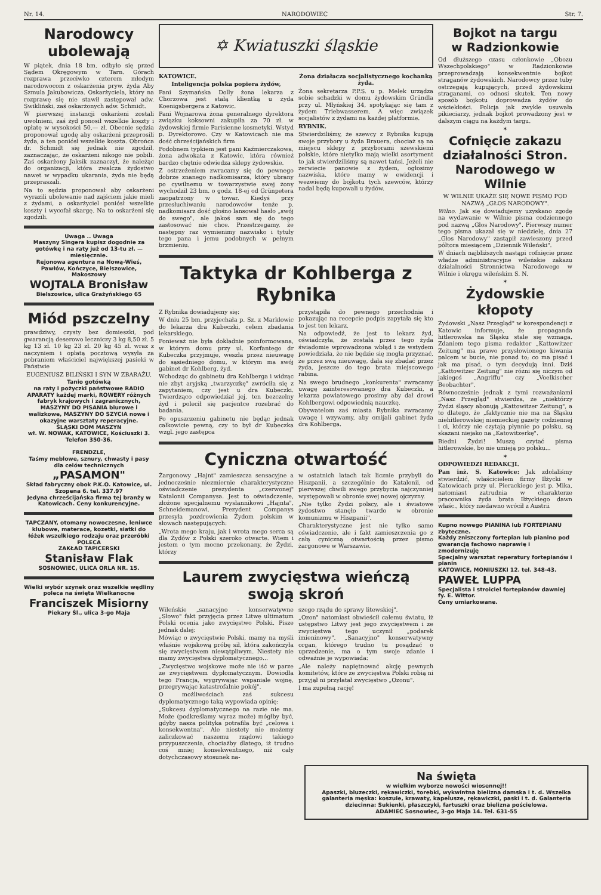Nr. 14. NARODOWIEC Str. 7.
Narodowcy ubolewają
W piątek, dnia 18 bm. odbyło się przed Sądem Okręgowym w Tarn. Górach rozprawa przeciwko czterem młodym narodowocom z oskarżenia pryw. żyda Aby Szmula Jakubowicza. Oskarżyciela, który na rozprawę się nie stawił zastępował adw. Świkliński, zaś oskarżonych adw. Schmidt.
W pierwszej instancji oskarżeni zostali uwolnieni, zaś żyd ponosił wszelkie koszty i opłatę w wysokości 50,— zł. Obecnie sędzia proponował ugodę aby oskarżeni przeprosili żyda, a ten poniósł wszelkie koszta. Obrońca dr. Schmidt się jednak nie zgodził, zaznaczając, że oskarżeni nikogo nie pobili. Zaś oskarżony Jaksik zaznaczył, że należąc do organizacji, która zwalcza żydostwo nawet w wypadku ukarania, żyda nie będą przepraszali.
Na to sędzia proponował aby oskarżeni wyrazili ubolewanie nad zajściem jakie mieli z żydami, a oskarżyciel poniósł wszelkie koszty i wycofał skargę. Na to oskarżeni się zgodzili.
Uwaga .. Uwaga
Maszyny Singera kupisz dogodnie za gotówkę i na raty już od 13-tu zł. — miesięcznie.
Rejonowa agentura na Nową-Wieś, Pawłów, Kończyce, Bielszowice, Makoszowy
WOJTALA Bronisław
Bielszowice, ulica Grażyńskiego 65
Miód pszczelny
prawdziwy, czysty bez domieszki, pod gwarancją deserowo leczniczy 3 kg 8,50 zł. 5 kg 13 zł. 10 kg 23 zł. 20 kg 45 zł. wraz z naczyniem i opłatą pocztową wysyła za pobraniem właściciel największej pasieki w Państwie
EUGENIUSZ BILIŃSKI I SYN W ZBARAŻU.
Tanio gotówką
na raty i pożyczki państwowe RADIO APARATY każdej marki, ROWERY różnych fabryk krajowych i zagranicznych, MASZYNY DO PISANIA biurowe i walizkowe, MASZYNY DO SZYCIA nowe i okazyjne warsztaty reperacyjne.
ŚLĄSKI DOM MASZYN
wł. W. NOWAK, KATOWICE, Kościuszki 3. Telefon 350-36.
FRENDZLE,
Taśmy meblowe, sznury, chwasty i pasy dla celów technicznych
„PASAMON"
Skład fabryczny obok P.K.O. Katowice, ul. Szopena 6. tel. 337.97
Jedyna chrześcijańska firma tej branży w Katowicach. Ceny konkurencyjne.
TAPCZANY, otomany nowoczesne, leniwce klubowe, materace, kozetki, siatki do łóżek wszelkiego rodzaju oraz przeróbki
POLECA
ZAKŁAD TAPICERSKI
Stanisław Flak
SOSNOWIEC, ULICA ORLA NR. 15.
Wielki wybór szynek oraz wszelkie wędliny poleca na święta Wielkanocne
Franciszek Misiorny
Piekary Śl., ulica 3-go Maja
✡ Kwiatuszki śląskie
KATOWICE.
Inteligencja polska popiera żydów,
Pani Szymańska Dolly żona lekarza z Chorzowa jest stałą klientką u żyda Koenigsbergera z Katowic.
Pani Wojnarowa żona generalnego dyrektora związku koksowni zakupiła za 70 zł. w żydowskiej firmie Parisienne kosmetyki. Wstyd p. Dyrektorowo. Czy w Katowicach nie ma dość chrześcijańskich firm
Podobnem typkiem jest pani Kaźmierczakowa, żona adwokata z Katowic, która również bardzo chętnie odwiedza sklepy żydowskie.
Z ostrzeżeniem zwracamy się do pewnego dobrze znanego nadkomisarza, który ubrany po cywilnemu w towarzystwie swej żony wychodził 23 bm. o godz. 18-ej od Grünpetera zaopatrzony w towar. Kiedyś przy przesłuchiwaniu narodowców tenże p. nadkomisarz dość głośno lansował hasło „swój do swego", ale jakoś sam się do tego zastosować nie chce. Przestrzegamy, że następny raz wymienimy nazwisko i tytuły tego pana i jemu podobnych w pełnym brzmieniu.
Żona działacza socjalistycznego kochanką żyda.
Żona sekretarza P.P.S. u p. Melek urządza sobie schadzki w domu żydowskim Gründla przy ul. Młyńskiej 34, spotykając się tam z żydem Triebwasserem. A więc związek socjalistów z żydami na każdej platformie.
RYBNIK.
Stwierdziliśmy, że szewcy z Rybnika kupują swoje przybory u żyda Brauera, chociaż są na miejscu sklepy z przyborami szewskiemi polskie, które nietylko mają wielki asortyment to jak stwierdziliśmy są nawet tańsi. Jeżeli nie zerwiecie panowie z żydem, ogłosimy nazwiska, które mamy w ewidencji i wezwiemy do bojkotu tych szewców, którzy nadal będą kupowali u żydów.
Taktyka dr Kohlberga z Rybnika
Z Rybnika dowiadujemy się:
W dniu 25 bm. przyjechała p. Sz. z Marklowic do lekarza dra Kubeczki, celem zbadania lekarskiego.
Ponieważ nie była dokładnie poinformowana, w którym domu przy ul. Korfantego dr Kubeczka przyjmuje, weszła przez nieuwagę do sąsiedniego domu, w którym ma swój gabinet dr Kohlberg, żyd.
Wchodząc do gabinetu dra Kohlberga i widząc nie zbyt aryjską „twarzyczkę" zwróciła się z zapytaniem, czy jest u dra Kubeczki. Twierdząco odpowiedział jej, ten bezczelny żyd i polecił się pacjentce rozebrać do badania.
Po opuszczeniu gabinetu nie będąc jednak całkowicie pewną, czy to był dr Kubeczka wzgl. jego zastępca
przystąpiła do pewnego przechodnia i pokazując na recepcie podpis zapytała się kto to jest ten lekarz.
Na odpowiedź, że jest to lekarz żyd, oświadczyła, że została przez tego żyda świadomie wprowadzona wbłąd i że wstydem powiedziała, że nie będzie się mogła przyznać, że przez swą nieuwagę, dała się zbadać przez żyda, jeszcze do tego brata miejscowego rabina.
Na swego brudnego „konkurenta" zwracamy uwagę zainteresowanego dra Kubeczki, a lekarza powiatowego prosimy aby dał drowi Kohlbergowi odpowiednią nauczkę.
Obywatelom zaś miasta Rybnika zwracamy uwagę i wzywamy, aby omijali gabinet żyda dra Kohlberga.
Cyniczna otwartość
Żargonowy „Hajnt" zamieszcza sensacyjne a jednocześnie niezmiernie charakterystyczne oświadczenie prezydenta „czerwonej" Katalonii Companysa. Jest to oświadczenie, złożone specjalnemu wysłannikowi „Hajnta", Schneidemanowi. Prezydent Companys przesyła pozdrowienia Żydom polskim w słowach następujących:
„Wrota mego kraju, jak i wrota mego serca są dla Żydów z Polski szeroko otwarte. Wiem i jestem o tym mocno przekonany, że Żydzi, którzy
w ostatnich latach tak licznie przybyli do Hiszpanii, a szczególnie do Katalonii, od pierwszej chwili swego przybycia najczynniej występowali w obronie swej nowej ojczyzny.
„Nie tylko Żydzi polscy, ale i światowe żydostwo stanęło twardo w obronie komunizmu w Hiszpanii".
Charakterystyczne jest nie tylko samo oświadczenie, ale i fakt zamieszczenia go z całą cyniczną otwartością przez pismo żargonowe w Warszawie.
Laurem zwycięstwa wieńczą swoją skroń
Wileńskie „sanacyjno - konserwatywne „Słowo" fakt przyjęcia przez Litwę ultimatum Polski ocenia jako zwycięstwo Polski. Pisze jednak dalej:
Mówiąc o zwycięstwie Polski, mamy na myśli właśnie wojskową próbę sił, która zakończyła się zwycięstwem niewątpliwym. Niestety nie mamy zwycięstwa dyplomatycznego...
„Zwycięstwo wojskowe może nie iść w parze ze zwycięstwem dyplomatycznym. Dowiodła tego Francja, wygrywając wspaniale wojnę, przegrywając katastrofalnie pokój".
O możliwościach zaś sukcesu dyplomatycznego taką wypowiada opinię:
„Sukcesu dyplomatycznego na razie nie ma. Może (podkreślamy wyraz może) mógłby być, gdyby nasza polityka potrafiła być „celowa i konsekwentna". Ale niestety nie możemy zaliczkować naszemu rządowi takiego przypuszczenia, chociażby dlatego, iż trudno coś mniej konsekwentnego, niż cały dotychczasowy stosunek na-
szego rządu do sprawy litewskiej".
„Ozon" natomiast obwieścił całemu światu, iż ustępstwo Litwy jest jego zwycięstwem i ze zwycięstwa tego uczynił „podarek imieninowy". „Sanacyjno" konserwatywny organ, którego trudno tu posądzać o uprzedzenie, ma o tym swoje zdanie i odważnie je wypowiada:
„Ale należy napiętnować akcję pewnych komitetów, które ze zwycięstwa Polski robią ni przyjął ni przylatał zwycięstwo „Ozonu".
I ma zupełną rację!
Bojkot na targu
w Radzionkowie
Od dłuższego czasu członkowie „Obozu Wszechpolskiego" w Radzionkowie przeprowadzają konsekwentnie bojkot straganów żydowskich. Narodowcy przez tuby ostrzegają kupujących, przed żydowskimi straganami, co odnosi skutek. Ten nowy sposób bojkotu doprowadza żydów do wściekłości. Policja jak zwykle usuwała pikieciarzy, jednak bojkot prowadzony jest w dalszym ciągu na każdym targu.
✶
Cofnięcie zakazu działalności Stron. Narodowego w Wilnie
W WILNIE UKAŻE SIĘ NOWE PISMO POD NAZWĄ „GŁOS NARODOWY".
Wilno. Jak się dowiadujemy uzyskano zgodę na wydawanie w Wilnie pisma codziennego pod nazwą „Głos Narodowy". Pierwszy numer tego pisma ukazał się w niedzielę, dnia 27 „Głos Narodowy" zastąpił zawieszony przed półtora miesiącem „Dziennik Wileński".
W dniach najbliższych nastąpi cofnięcie przez władze administracyjne wileńskie zakazu działalności Stronnictwa Narodowego w Wilnie i okręgu wileńskim S. N.
✶
Żydowskie kłopoty
Żydowski „Nasz Przegląd" w korespondencji z Katowic informuje, że propaganda hitlerowska na Śląsku stale się wzmaga. Zdaniem tego pisma redaktor „Kattowitzer Zeitung" ma prawo przysłowionego kiwania palcem w bucie, nie ponad to; co ma pisać i jak ma pisać, o tym decydują inni. Dziś „Kattowitzer Zeitung" nie różni się niczym od jakiegoś „Angriffu" czy „Voelkischer Beobachter".
Równocześnie jednak z tymi rozważaniami „Nasz Przegląd" stwierdza, że „niektórzy Żydzi śląscy abonują „Kattowitzer Zeitung", a to dlatego, że „faktycznie nie ma na Śląsku niehitlerowskiej niemieckiej gazety codziennej i ci, którzy nie czytają płynnie po polsku, są skazani niejako na „Katowitzerkę".
Biedni Żydzi! Muszą czytać pisma hitlerowskie, bo nie umieją po polsku...
✶
ODPOWIEDZI REDAKCJI.
Pan inż. S. Katowice: Jak zdołaliśmy stwierdzić, właścicielem firmy Iłżycki w Katowicach przy ul. Pierackiego jest p. Mika, natomiast zatrudnia w charakterze pracownika żyda brata Iłżyckiego dawn właśc., który niedawno wrócił z Austrii
Kupno nowego PIANINA lub FORTEPIANU zbyteczne.
Każdy zniszczony fortepian lub pianino pod gwarancją fachowo naprawię i zmodernizuję
Specjalny warsztat reperatury fortepianów i pianin
KATOWICE, MONIUSZKI 12. tel. 348-43.
PAWEŁ LUPPA
Specjalista i stroiciel fortepianów dawniej fy. E. Wittor.
Ceny umiarkowane.
Na święta
w wielkim wyborze nowości wiosennej!!
Apaszki, bluzeczki, rękawiczki, torebki, wykwintna bielizna damska i t. d. Wszelka galanteria męska: koszule, krawaty, kapelusze, rękawiczki, paski i t. d. Galanteria dziecinna: Sukienki, płaszczyki, fartuszki oraz bielizna pościelowa.
ADAMIEC Sosnowiec, 3-go Maja 14. Tel. 631-55